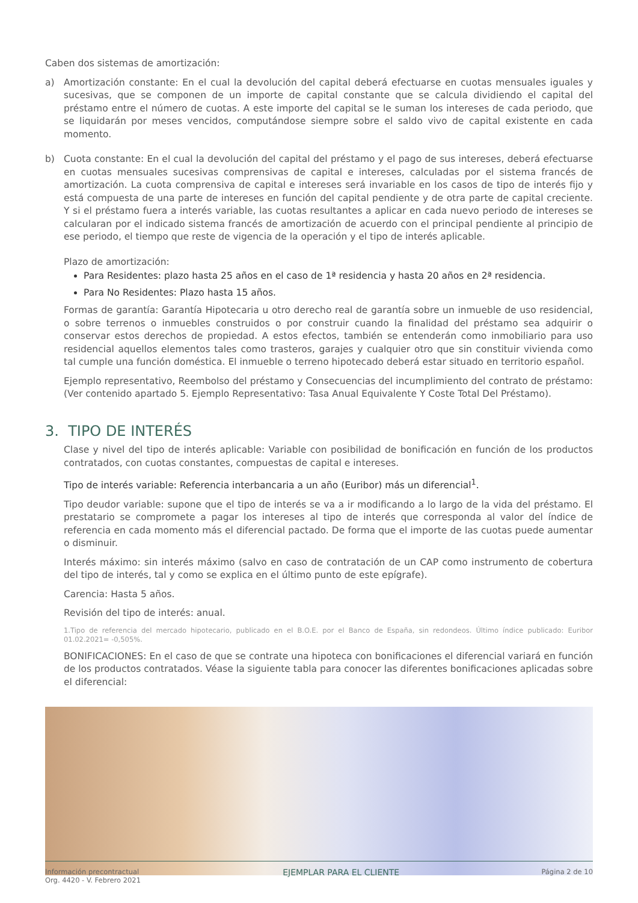Caben dos sistemas de amortización:
a) Amortización constante: En el cual la devolución del capital deberá efectuarse en cuotas mensuales iguales y sucesivas, que se componen de un importe de capital constante que se calcula dividiendo el capital del préstamo entre el número de cuotas. A este importe del capital se le suman los intereses de cada periodo, que se liquidarán por meses vencidos, computándose siempre sobre el saldo vivo de capital existente en cada momento.
b) Cuota constante: En el cual la devolución del capital del préstamo y el pago de sus intereses, deberá efectuarse en cuotas mensuales sucesivas comprensivas de capital e intereses, calculadas por el sistema francés de amortización. La cuota comprensiva de capital e intereses será invariable en los casos de tipo de interés fijo y está compuesta de una parte de intereses en función del capital pendiente y de otra parte de capital creciente. Y si el préstamo fuera a interés variable, las cuotas resultantes a aplicar en cada nuevo periodo de intereses se calcularan por el indicado sistema francés de amortización de acuerdo con el principal pendiente al principio de ese periodo, el tiempo que reste de vigencia de la operación y el tipo de interés aplicable.
Plazo de amortización:
Para Residentes: plazo hasta 25 años en el caso de 1ª residencia y hasta 20 años en 2ª residencia.
Para No Residentes: Plazo hasta 15 años.
Formas de garantía: Garantía Hipotecaria u otro derecho real de garantía sobre un inmueble de uso residencial, o sobre terrenos o inmuebles construidos o por construir cuando la finalidad del préstamo sea adquirir o conservar estos derechos de propiedad. A estos efectos, también se entenderán como inmobiliario para uso residencial aquellos elementos tales como trasteros, garajes y cualquier otro que sin constituir vivienda como tal cumple una función doméstica. El inmueble o terreno hipotecado deberá estar situado en territorio español.
Ejemplo representativo, Reembolso del préstamo y Consecuencias del incumplimiento del contrato de préstamo: (Ver contenido apartado 5. Ejemplo Representativo: Tasa Anual Equivalente Y Coste Total Del Préstamo).
3. TIPO DE INTERÉS
Clase y nivel del tipo de interés aplicable: Variable con posibilidad de bonificación en función de los productos contratados, con cuotas constantes, compuestas de capital e intereses.
Tipo de interés variable: Referencia interbancaria a un año (Euribor) más un diferencial<sup>1</sup>.
Tipo deudor variable: supone que el tipo de interés se va a ir modificando a lo largo de la vida del préstamo. El prestatario se compromete a pagar los intereses al tipo de interés que corresponda al valor del índice de referencia en cada momento más el diferencial pactado. De forma que el importe de las cuotas puede aumentar o disminuir.
Interés máximo: sin interés máximo (salvo en caso de contratación de un CAP como instrumento de cobertura del tipo de interés, tal y como se explica en el último punto de este epígrafe).
Carencia: Hasta 5 años.
Revisión del tipo de interés: anual.
1.Tipo de referencia del mercado hipotecario, publicado en el B.O.E. por el Banco de España, sin redondeos. Último índice publicado: Euribor 01.02.2021= -0,505%.
BONIFICACIONES: En el caso de que se contrate una hipoteca con bonificaciones el diferencial variará en función de los productos contratados. Véase la siguiente tabla para conocer las diferentes bonificaciones aplicadas sobre el diferencial:
Información precontractual
Org. 4420 - V. Febrero 2021
EJEMPLAR PARA EL CLIENTE
Página 2 de 10